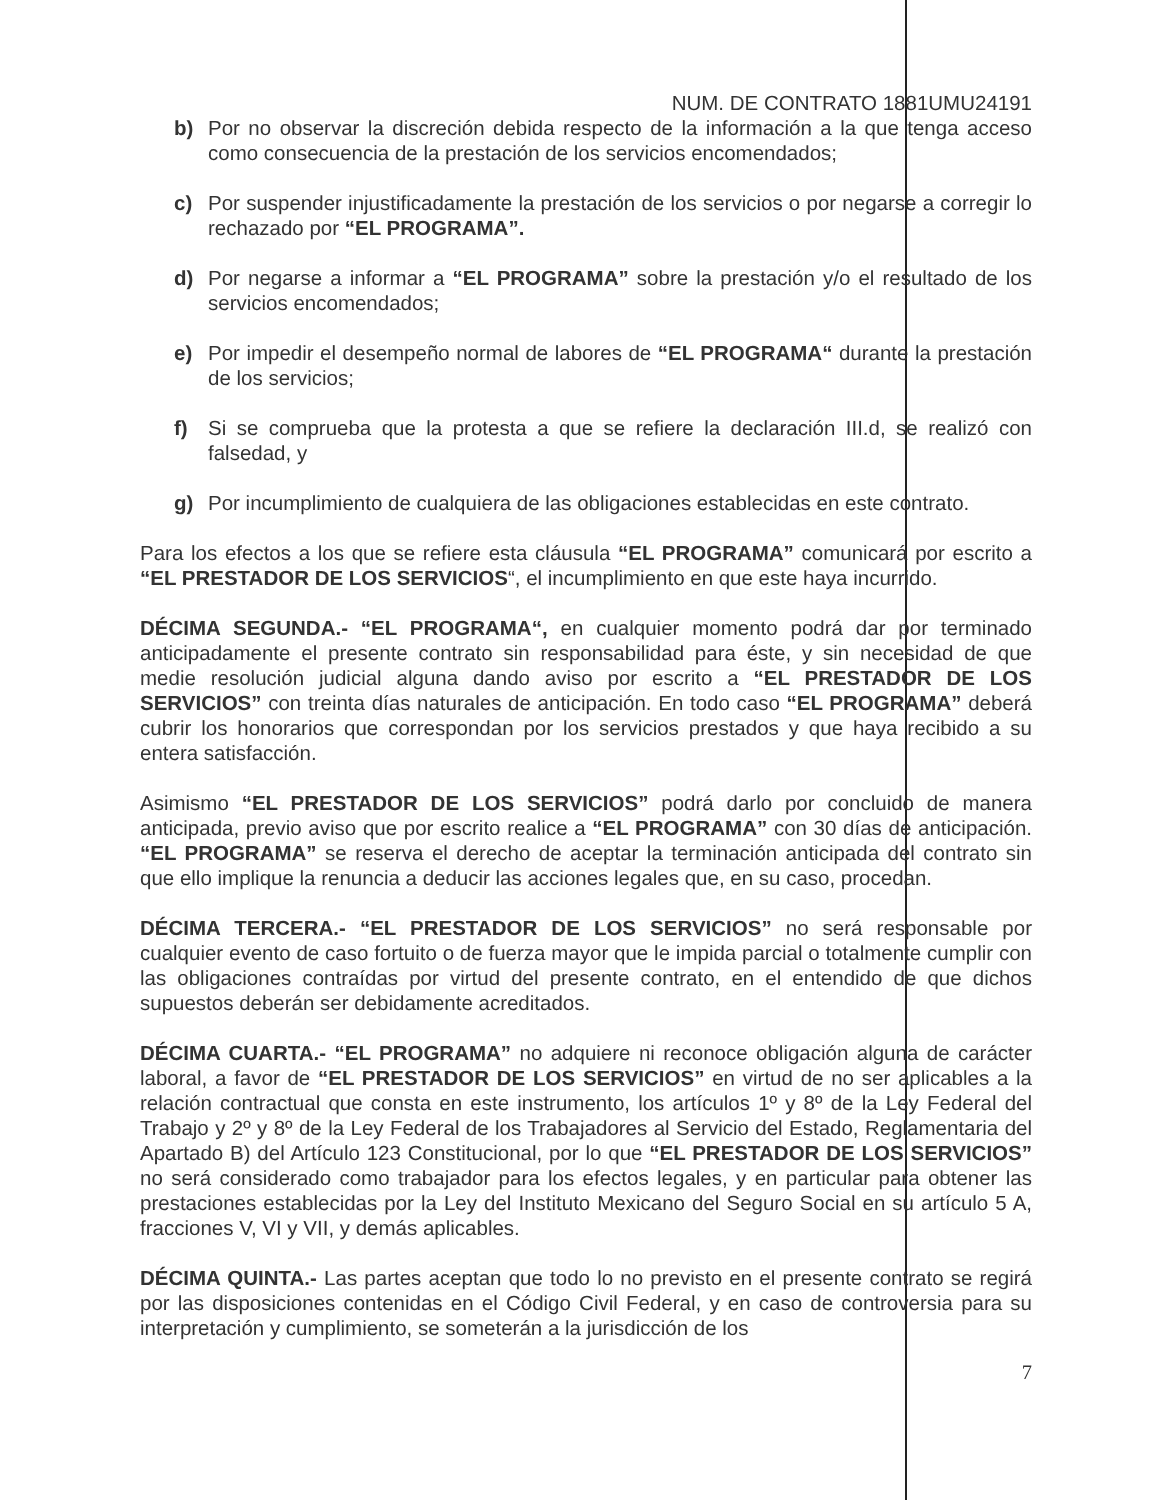NUM. DE CONTRATO 1881UMU24191
b) Por no observar la discreción debida respecto de la información a la que tenga acceso como consecuencia de la prestación de los servicios encomendados;
c) Por suspender injustificadamente la prestación de los servicios o por negarse a corregir lo rechazado por “EL PROGRAMA”.
d) Por negarse a informar a “EL PROGRAMA” sobre la prestación y/o el resultado de los servicios encomendados;
e) Por impedir el desempeño normal de labores de “EL PROGRAMA“ durante la prestación de los servicios;
f) Si se comprueba que la protesta a que se refiere la declaración III.d, se realizó con falsedad, y
g) Por incumplimiento de cualquiera de las obligaciones establecidas en este contrato.
Para los efectos a los que se refiere esta cláusula “EL PROGRAMA” comunicará por escrito a “EL PRESTADOR DE LOS SERVICIOS“, el incumplimiento en que este haya incurrido.
DÉCIMA SEGUNDA.- “EL PROGRAMA“, en cualquier momento podrá dar por terminado anticipadamente el presente contrato sin responsabilidad para éste, y sin necesidad de que medie resolución judicial alguna dando aviso por escrito a “EL PRESTADOR DE LOS SERVICIOS” con treinta días naturales de anticipación. En todo caso “EL PROGRAMA” deberá cubrir los honorarios que correspondan por los servicios prestados y que haya recibido a su entera satisfacción.
Asimismo “EL PRESTADOR DE LOS SERVICIOS” podrá darlo por concluido de manera anticipada, previo aviso que por escrito realice a “EL PROGRAMA” con 30 días de anticipación. “EL PROGRAMA” se reserva el derecho de aceptar la terminación anticipada del contrato sin que ello implique la renuncia a deducir las acciones legales que, en su caso, procedan.
DÉCIMA TERCERA.- “EL PRESTADOR DE LOS SERVICIOS” no será responsable por cualquier evento de caso fortuito o de fuerza mayor que le impida parcial o totalmente cumplir con las obligaciones contraídas por virtud del presente contrato, en el entendido de que dichos supuestos deberán ser debidamente acreditados.
DÉCIMA CUARTA.- “EL PROGRAMA” no adquiere ni reconoce obligación alguna de carácter laboral, a favor de “EL PRESTADOR DE LOS SERVICIOS” en virtud de no ser aplicables a la relación contractual que consta en este instrumento, los artículos 1º y 8º de la Ley Federal del Trabajo y 2º y 8º de la Ley Federal de los Trabajadores al Servicio del Estado, Reglamentaria del Apartado B) del Artículo 123 Constitucional, por lo que “EL PRESTADOR DE LOS SERVICIOS” no será considerado como trabajador para los efectos legales, y en particular para obtener las prestaciones establecidas por la Ley del Instituto Mexicano del Seguro Social en su artículo 5 A, fracciones V, VI y VII, y demás aplicables.
DÉCIMA QUINTA.- Las partes aceptan que todo lo no previsto en el presente contrato se regirá por las disposiciones contenidas en el Código Civil Federal, y en caso de controversia para su interpretación y cumplimiento, se someterán a la jurisdicción de los
7